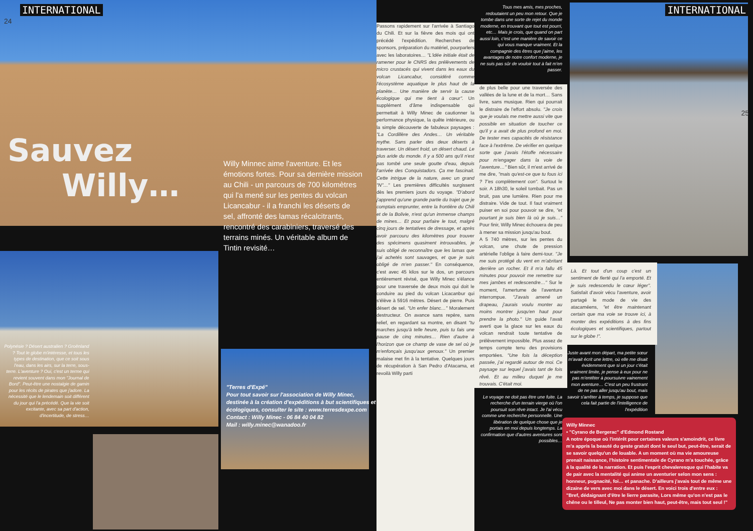INTERNATIONAL
24
Sauvez
Willy…
Willy Minnec aime l'aventure. Et les émotions fortes. Pour sa dernière mission au Chili - un parcours de 700 kilomètres qui l'a mené sur les pentes du volcan Licancabur - il a franchi les déserts de sel, affronté des lamas récalcitrants, rencontré des carabiniers, traversé des terrains minés. Un véritable album de Tintin revisité…
Polynésie ? Désert australien ? Groënland ? Tout le globe m'intéresse, et tous les types de destination, que ce soit sous l'eau, dans les airs, sur la terre, sous-terre. L'aventure ? Oui, c'est un terme qui revient souvent dans mon "Journal de Bord". Peut-être une nostalgie de gamin pour les récits de pirates que j'adore. La nécessité que le lendemain soit différent du jour qui l'a précédé. Que la vie soit excitante, avec sa part d'action, d'incertitude, de stress…
"Terres d'Expé"
Pour tout savoir sur l'association de Willy Minec, destinée à la création d'expéditions à but scientifiques et écologiques, consulter le site : www.terresdexpe.com
Contact : Willy Minec - 06 84 40 04 82
Mail : willy.minec@wanadoo.fr
Passons rapidement sur l'arrivée à Santiago du Chili. Et sur la fièvre des mois qui ont précédé l'expédition. Recherches de sponsors, préparation du matériel, pourparlers avec les laboratoires… "L'idée initiale était de ramener pour le CNRS des prélèvements de micro crustacés qui vivent dans les eaux du volcan Licancabur, considéré comme l'écosystème aquatique le plus haut de la planète… Une manière de servir la cause écologique qui me tient à cœur". Un supplément d'âme indispensable qui permettait à Willy Minec de cautionner la performance physique, la quête intérieure, ou la simple découverte de fabuleux paysages : "La Cordillère des Andes… Un véritable mythe. Sans parler des deux déserts à traverser. Un désert froid, un désert chaud. Le plus aride du monde. Il y a 500 ans qu'il n'est pas tombé une seule goutte d'eau, depuis l'arrivée des Conquistadors. Ça me fascinait. Cette intrigue de la nature, avec un grand "N"…" Les premières difficultés surgissent dès les premiers jours du voyage. "D'abord j'apprend qu'une grande partie du trajet que je comptais emprunter, entre la frontière du Chili et de la Bolivie, n'est qu'un immense champs de mines… Et pour parfaire le tout, malgré cinq jours de tentatives de dressage, et après avoir parcouru des kilomètres pour trouver des spécimens quasiment introuvables, je suis obligé de reconnaître que les lamas que j'ai achetés sont sauvages, et que je suis obligé de m'en passer." En conséquence, c'est avec 45 kilos sur le dos, un parcours entièrement révisé, que Willy Minec s'élance pour une traversée de deux mois qui doit le conduire au pied du volcan Licacanbur qui s'élève à 5916 mètres. Désert de pierre. Puis désert de sel. "Un enfer blanc…" Moralement destructeur. On avance sans repère, sans relief, en regardant sa montre, en disant "tu marches jusqu'à telle heure, puis tu fais une pause de cinq minutes… Rien d'autre à l'horizon que ce champ de vase de sel où je m'enfonçais jusqu'aux genoux." Un premier malaise met fin à la tentative. Quelques jours de récupération à San Pedro d'Atacama, et revoilà Willy parti
Tous mes amis, mes proches, redoutaient un peu mon retour. Que je tombe dans une sorte de rejet du monde moderne, en trouvant que tout est pourri, etc… Mais je crois, que quand on part aussi loin, c'est une manière de savoir ce qui vous manque vraiment. Et la compagnie des êtres que j'aime, les avantages de notre confort moderne, je ne suis pas sûr de vouloir tout à fait m'en passer.
de plus belle pour une traversée des vallées de la lune et de la mort… Sans livre, sans musique. Rien qui pourrait le distraire de l'effort absolu. "Je crois que je voulais me mettre aussi vite que possible en situation de toucher ce qu'il y a avait de plus profond en moi. De tester mes capacités de résistance face à l'extrême. De vérifier en quelque sorte que j'avais l'étoffe nécessaire pour m'engager dans la voie de l'aventure…" Bien sûr, il m'est arrivé de me dire, "mais qu'est-ce que tu fous ici ? T'es complètement con". Surtout le soir. A 18h30, le soleil tombait. Pas un bruit, pas une lumière. Rien pour me distraire. Vide de tout. Il faut vraiment puiser en soi pour pouvoir se dire, "et pourtant je suis bien là où je suis…" Pour finir, Willy Minec échouera de peu à mener sa mission jusqu'au bout.
A 5 740 mètres, sur les pentes du volcan, une chute de pression artérielle l'oblige à faire demi-tour. "Je me suis protégé du vent en m'abritant derrière un rocher. Et il m'a fallu 45 minutes pour pouvoir me remettre sur mes jambes et redescendre…" Sur le moment, l'amertume de l'aventure interrompue. "J'avais amené un drapeau, j'aurais voulu monter au moins montrer jusqu'en haut pour prendre la photo." Un guide l'avait averti que la glace sur les eaux du volcan rendrait toute tentative de prélèvement impossible. Plus assez de temps compte tenu des provisions emportées. "Une fois la déception passée, j'ai regardé autour de moi. Ce paysage sur lequel j'avais tant de fois rêvé. Et au milieu duquel je me trouvais. C'était moi.
Le voyage ne doit pas être une fuite. La recherche d'un terrain vierge où l'on poursuit son rêve intact. Je l'ai vécu comme une recherche personnelle. Une libération de quelque chose que je portais en moi depuis longtemps. La confirmation que d'autres aventures sont possibles…
INTERNATIONAL
25
Là. Et tout d'un coup c'est un sentiment de fierté qui l'a emporté. Et je suis redescendu le cœur léger". Satisfait d'avoir vécu l'aventure, avoir partagé le mode de vie des atacaméens, "et être maintenant certain que ma voie se trouve ici, à monter des expéditions à des fins écologiques et scientifiques, partout sur le globe !".
Juste avant mon départ, ma petite sœur m'avait écrit une lettre, où elle me disait évidemment que si un jour c'était vraiment limite, je pense à eux pour ne pas m'entêter à poursuivre vainement mon aventure… C'est un peu frustrant de ne pas aller jusqu'au bout, mais savoir s'arrêter à temps, je suppose que cela fait partie de l'intelligence de l'expédition
Willy Minnec
• "Cyrano de Bergerac" d'Edmond Rostand
A notre époque où l'intérêt pour certaines valeurs s'amoindrit, ce livre m'a appris la beauté du geste gratuit dont le seul but, peut-être, serait de se savoir quelqu'un de louable. A un moment où ma vie amoureuse prenait naissance, l'histoire sentimentale de Cyrano m'a touchée, grâce à la qualité de la narration. Et puis l'esprit chevaleresque qui l'habite va de pair avec la mentalité qui anime un aventurier selon mon sens : honneur, pugnacité, foi… et panache. D'ailleurs j'avais tout de même une dizaine de vers avec moi dans le désert. En voici trois d'entre eux : "Bref, dédaignant d'être le lierre parasite, Lors même qu'on n'est pas le chêne ou le tilleul, Ne pas monter bien haut, peut-être, mais tout seul !"